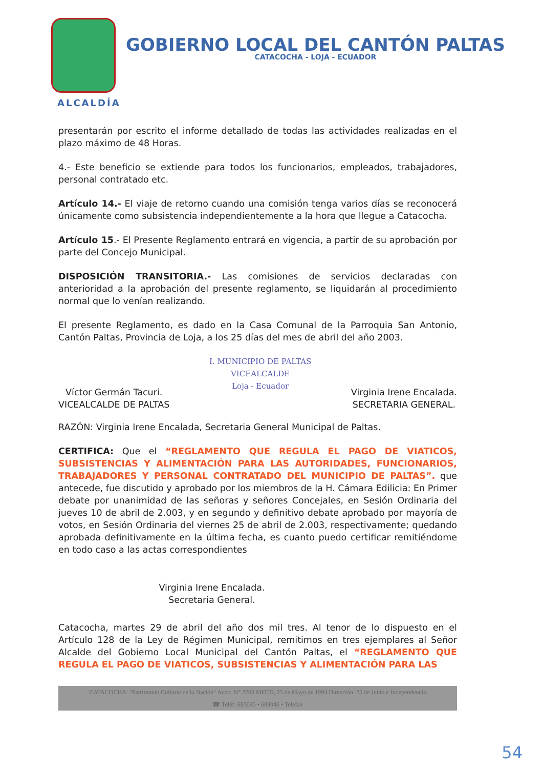GOBIERNO LOCAL DEL CANTÓN PALTAS
CATACOCHA - LOJA - ECUADOR
ALCALDÍA
presentarán por escrito el informe detallado de todas las actividades realizadas en el plazo máximo de 48 Horas.
4.- Este beneficio se extiende para todos los funcionarios, empleados, trabajadores, personal contratado etc.
Artículo 14.- El viaje de retorno cuando una comisión tenga varios días se reconocerá únicamente como subsistencia independientemente a la hora que llegue a Catacocha.
Artículo 15.- El Presente Reglamento entrará en vigencia, a partir de su aprobación por parte del Concejo Municipal.
DISPOSICIÓN TRANSITORIA.- Las comisiones de servicios declaradas con anterioridad a la aprobación del presente reglamento, se liquidarán al procedimiento normal que lo venían realizando.
El presente Reglamento, es dado en la Casa Comunal de la Parroquia San Antonio, Cantón Paltas, Provincia de Loja, a los 25 días del mes de abril del año 2003.
Víctor Germán Tacuri.
VICEALCALDE DE PALTAS
I. MUNICIPIO DE PALTAS
VICEALCALDE
Loja - Ecuador
Virginia Irene Encalada.
SECRETARIA GENERAL.
RAZÓN: Virginia Irene Encalada, Secretaria General Municipal de Paltas.
CERTIFICA: Que el “REGLAMENTO QUE REGULA EL PAGO DE VIATICOS, SUBSISTENCIAS Y ALIMENTACIÓN PARA LAS AUTORIDADES, FUNCIONARIOS, TRABAJADORES Y PERSONAL CONTRATADO DEL MUNICIPIO DE PALTAS”. que antecede, fue discutido y aprobado por los miembros de la H. Cámara Edilicia: En Primer debate por unanimidad de las señoras y señores Concejales, en Sesión Ordinaria del jueves 10 de abril de 2.003, y en segundo y definitivo debate aprobado por mayoría de votos, en Sesión Ordinaria del viernes 25 de abril de 2.003, respectivamente; quedando aprobada definitivamente en la última fecha, es cuanto puedo certificar remitiéndome en todo caso a las actas correspondientes
Virginia Irene Encalada.
Secretaria General.
Catacocha, martes 29 de abril del año dos mil tres. Al tenor de lo dispuesto en el Artículo 128 de la Ley de Régimen Municipal, remitimos en tres ejemplares al Señor Alcalde del Gobierno Local Municipal del Cantón Paltas, el “REGLAMENTO QUE REGULA EL PAGO DE VIATICOS, SUBSISTENCIAS Y ALIMENTACIÓN PARA LAS
CATACOCHA: "Patrimonio Cultural de la Nación" Acdo. N° 2703 MECD, 25 de Mayo de 1994 Dirección: 25 de Junio e Independencia
☎ Teléf: 683045 • 683046 • Telefax
54